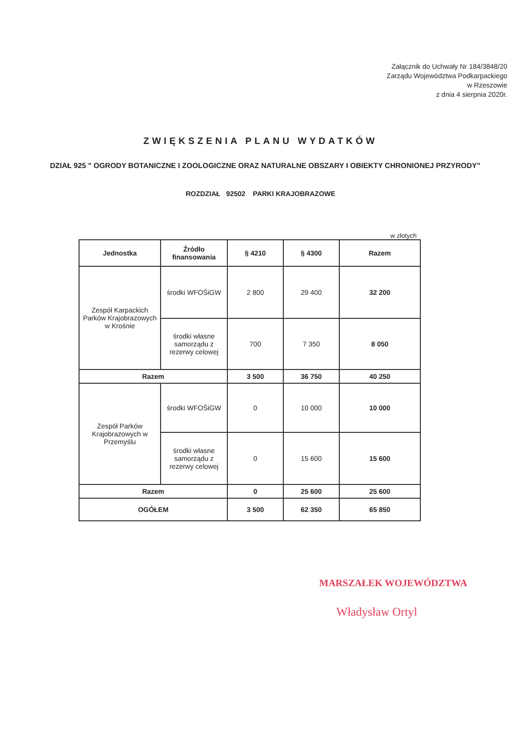Załącznik do Uchwały Nr 184/3848/20
Zarządu Województwa Podkarpackiego
w Rzeszowie
z dnia 4 sierpnia 2020r.
ZWIĘKSZENIA PLANU WYDATKÓW
DZIAŁ 925 " OGRODY BOTANICZNE I ZOOLOGICZNE ORAZ NATURALNE OBSZARY I OBIEKTY CHRONIONEJ PRZYRODY"
ROZDZIAŁ 92502 PARKI KRAJOBRAZOWE
w złotych
| Jednostka | Źródło finansowania | § 4210 | § 4300 | Razem |
| --- | --- | --- | --- | --- |
| Zespół Karpackich Parków Krajobrazowych w Krośnie | środki WFOŚiGW | 2 800 | 29 400 | 32 200 |
| | środki własne samorządu z rezerwy celowej | 700 | 7 350 | 8 050 |
| Razem | | 3 500 | 36 750 | 40 250 |
| Zespół Parków Krajobrazowych w Przemyślu | środki WFOŚiGW | 0 | 10 000 | 10 000 |
| | środki własne samorządu z rezerwy celowej | 0 | 15 600 | 15 600 |
| Razem | | 0 | 25 600 | 25 600 |
| OGÓŁEM | | 3 500 | 62 350 | 65 850 |
MARSZAŁEK WOJEWÓDZTWA
Władysław Ortyl